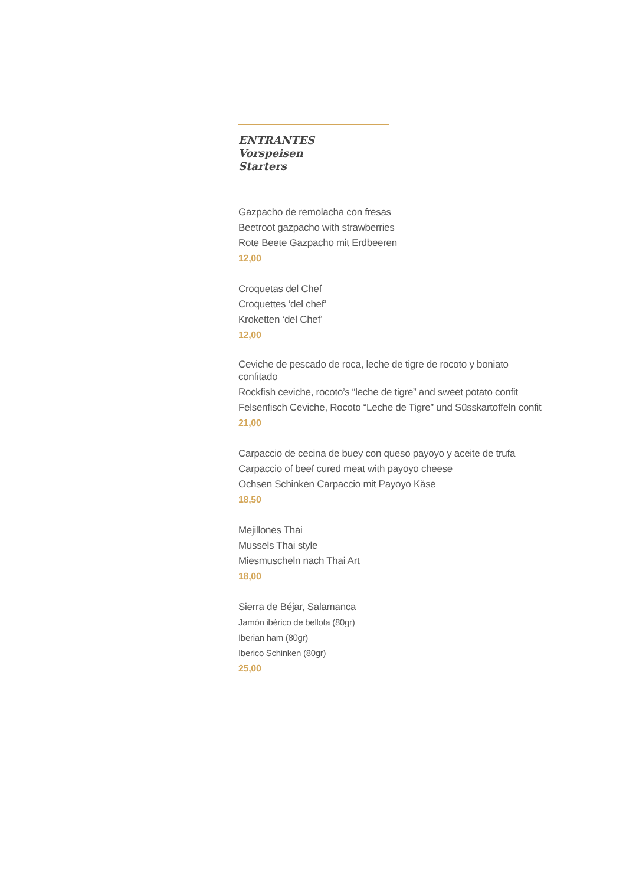ENTRANTES
Vorspeisen
Starters
Gazpacho de remolacha con fresas
Beetroot gazpacho with strawberries
Rote Beete Gazpacho mit Erdbeeren
12,00
Croquetas del Chef
Croquettes ‘del chef’
Kroketten ‘del Chef’
12,00
Ceviche de pescado de roca, leche de tigre de rocoto y boniato confitado
Rockfish ceviche, rocoto’s “leche de tigre” and sweet potato confit
Felsenfisch Ceviche, Rocoto “Leche de Tigre” und Süsskartoffeln confit
21,00
Carpaccio de cecina de buey con queso payoyo y aceite de trufa
Carpaccio of beef cured meat with payoyo cheese
Ochsen Schinken Carpaccio mit Payoyo Käse
18,50
Mejillones Thai
Mussels Thai style
Miesmuscheln nach Thai Art
18,00
Sierra de Béjar, Salamanca
Jamón ibérico de bellota (80gr)
Iberian ham (80gr)
Iberico Schinken (80gr)
25,00